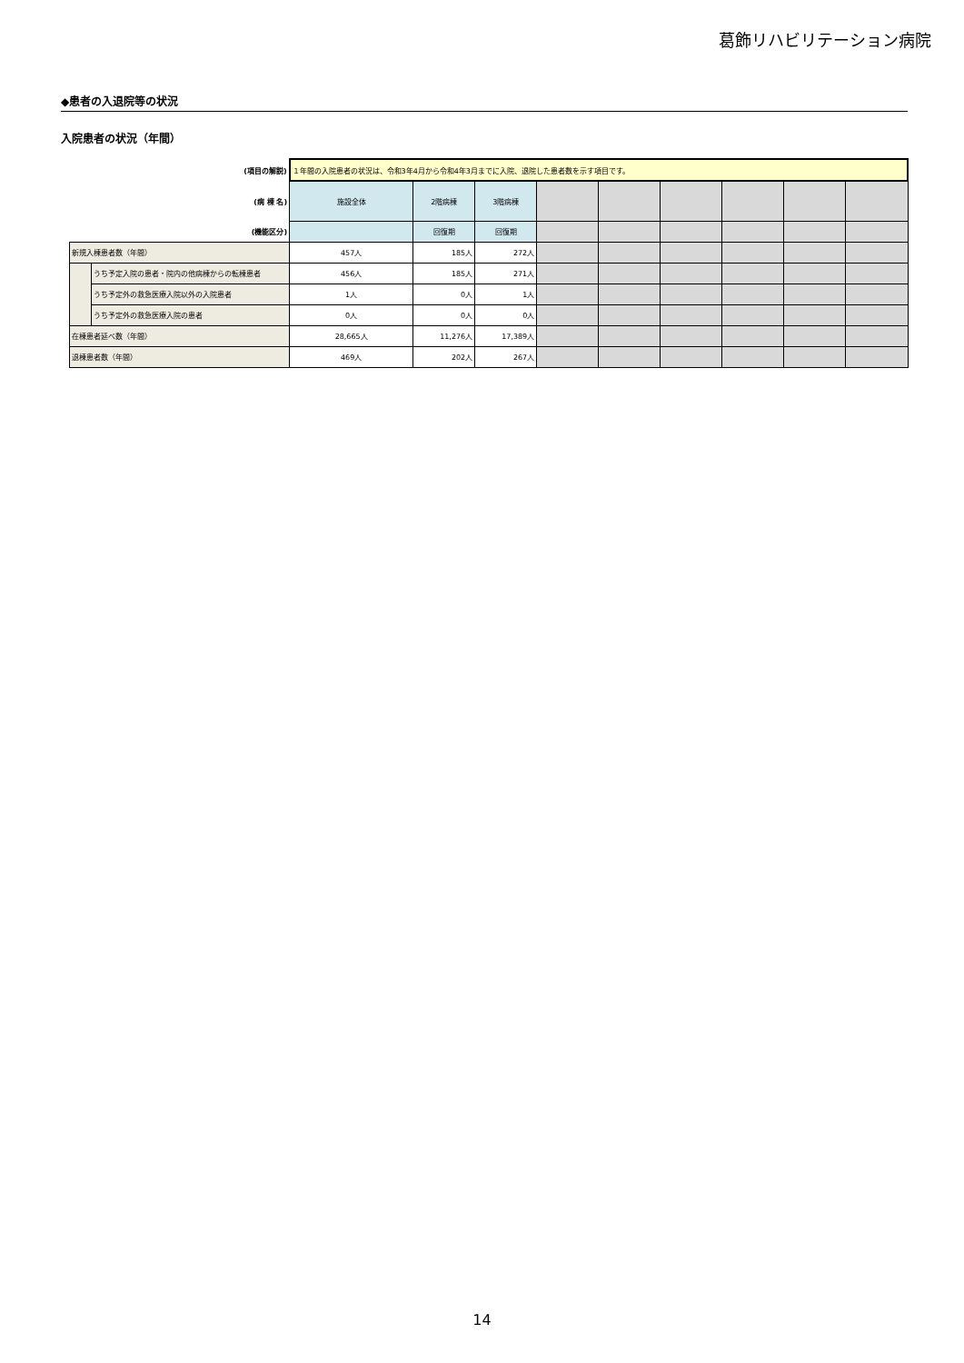葛飾リハビリテーション病院
◆患者の入退院等の状況
入院患者の状況（年間）
| (項目の解説) | | １年間の入院患者の状況は、令和3年4月から令和4年3月までに入院、退院した患者数を示す項目です。 | | | | | | | | |
| (病 棟 名) | | 施設全体 | 2階病棟 | 3階病棟 | | | | | | |
| (機能区分) | | | 回復期 | 回復期 | | | | | | |
| 新規入棟患者数（年間） | | 457人 | 185人 | 272人 | | | | | | |
| | うち予定入院の患者・院内の他病棟からの転棟患者 | 456人 | 185人 | 271人 | | | | | | |
| | うち予定外の救急医療入院以外の入院患者 | 1人 | 0人 | 1人 | | | | | | |
| | うち予定外の救急医療入院の患者 | 0人 | 0人 | 0人 | | | | | | |
| 在棟患者延べ数（年間） | | 28,665人 | 11,276人 | 17,389人 | | | | | | |
| 退棟患者数（年間） | | 469人 | 202人 | 267人 | | | | | | |
14